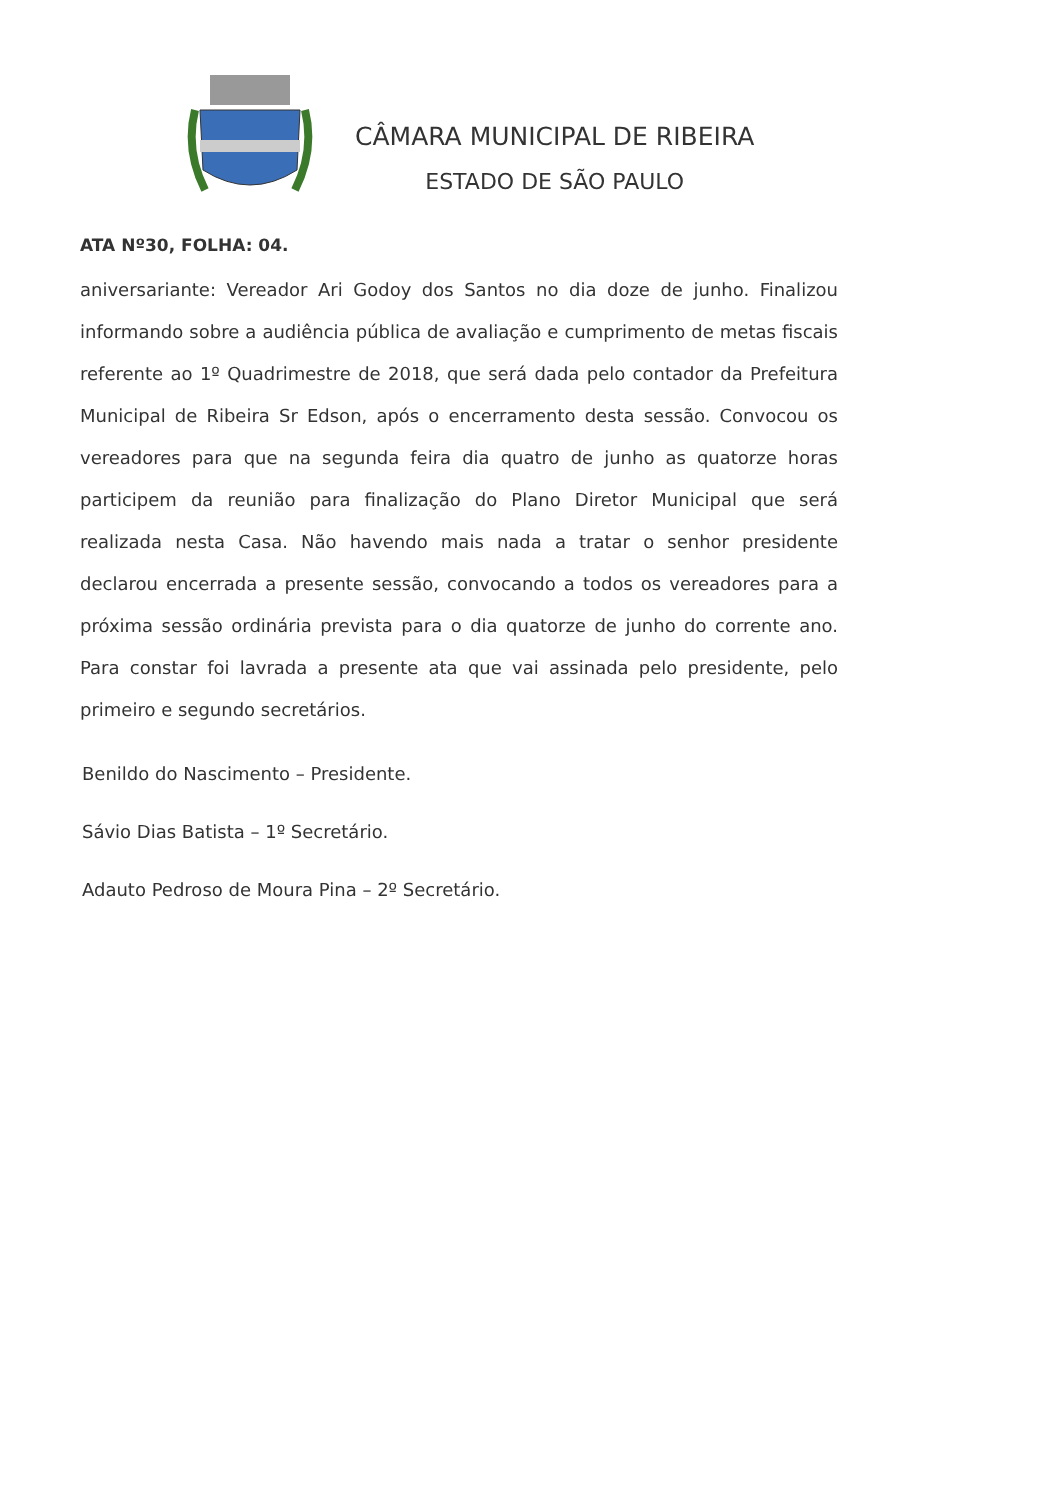CÂMARA MUNICIPAL DE RIBEIRA
ESTADO DE SÃO PAULO
ATA Nº30, FOLHA: 04.
aniversariante: Vereador Ari Godoy dos Santos no dia doze de junho. Finalizou informando sobre a audiência pública de avaliação e cumprimento de metas fiscais referente ao 1º Quadrimestre de 2018, que será dada pelo contador da Prefeitura Municipal de Ribeira Sr Edson, após o encerramento desta sessão. Convocou os vereadores para que na segunda feira dia quatro de junho as quatorze horas participem da reunião para finalização do Plano Diretor Municipal que será realizada nesta Casa. Não havendo mais nada a tratar o senhor presidente declarou encerrada a presente sessão, convocando a todos os vereadores para a próxima sessão ordinária prevista para o dia quatorze de junho do corrente ano. Para constar foi lavrada a presente ata que vai assinada pelo presidente, pelo primeiro e segundo secretários.
Benildo do Nascimento – Presidente.
Sávio Dias Batista – 1º Secretário.
Adauto Pedroso de Moura Pina – 2º Secretário.